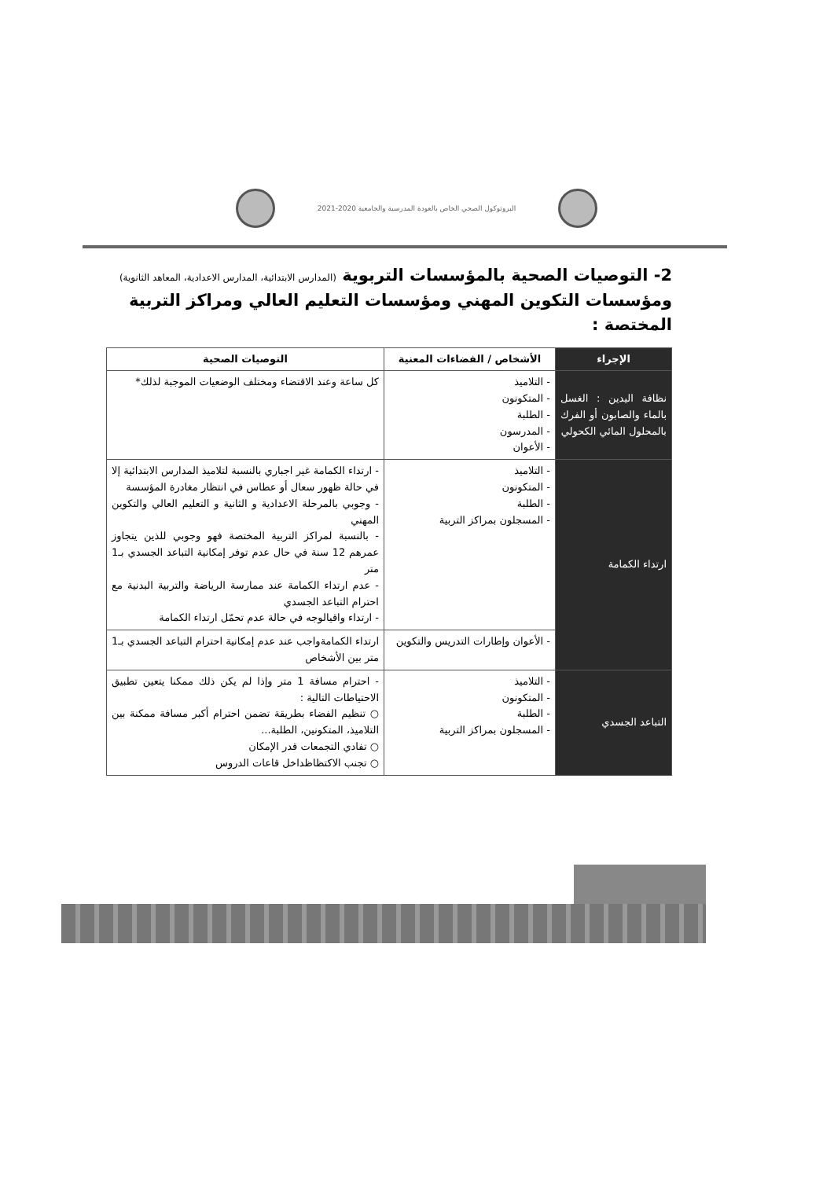البروتوكول الصحي الخاص بالعودة المدرسية والجامعية 2020-2021
2- التوصيات الصحية بالمؤسسات التربوية (المدارس الابتدائية، المدارس الاعدادية، المعاهد الثانوية) ومؤسسات التكوين المهني ومؤسسات التعليم العالي ومراكز التربية المختصة :
| الإجراء | الأشخاص / الفضاءات المعنية | التوصيات الصحية |
| --- | --- | --- |
| نظافة اليدين : الغسل بالماء والصابون أو الفرك بالمحلول المائي الكحولي | - التلاميذ - المتكونون - الطلبة - المدرسون - الأعوان | كل ساعة وعند الاقتضاء ومختلف الوضعيات الموجبة لذلك* |
| ارتداء الكمامة | - التلاميذ - المتكونون - الطلبة - المسجلون بمراكز التربية | - ارتداء الكمامة غير اجباري بالنسبة لتلاميذ المدارس الابتدائية إلا في حالة ظهور سعال أو عطاس في انتظار مغادرة المؤسسة - وجوبي بالمرحلة الاعدادية و الثانية و التعليم العالي والتكوين المهني - بالنسبة لمراكز التربية المختصة فهو وجوبي للذين يتجاوز عمرهم 12 سنة في حال عدم توفر إمكانية التباعد الجسدي بـ1 متر - عدم ارتداء الكمامة عند ممارسة الرياضة والتربية البدنية مع احترام التباعد الجسدي - ارتداء واقيالوجه في حالة عدم تحمّل ارتداء الكمامة |
| | - الأعوان وإطارات التدريس والتكوين | ارتداء الكمامةواجب عند عدم إمكانية احترام التباعد الجسدي بـ1 متر بين الأشخاص |
| التباعد الجسدي | - التلاميذ - المتكونون - الطلبة - المسجلون بمراكز التربية | - احترام مسافة 1 متر وإذا لم يكن ذلك ممكنا يتعين تطبيق الاحتياطات التالية : ○ تنظيم الفضاء بطريقة تضمن احترام أكبر مسافة ممكنة بين التلاميذ، المتكونين، الطلبة... ○ تفادي التجمعات قدر الإمكان ○ تجنب الاكتظاظداخل قاعات الدروس |